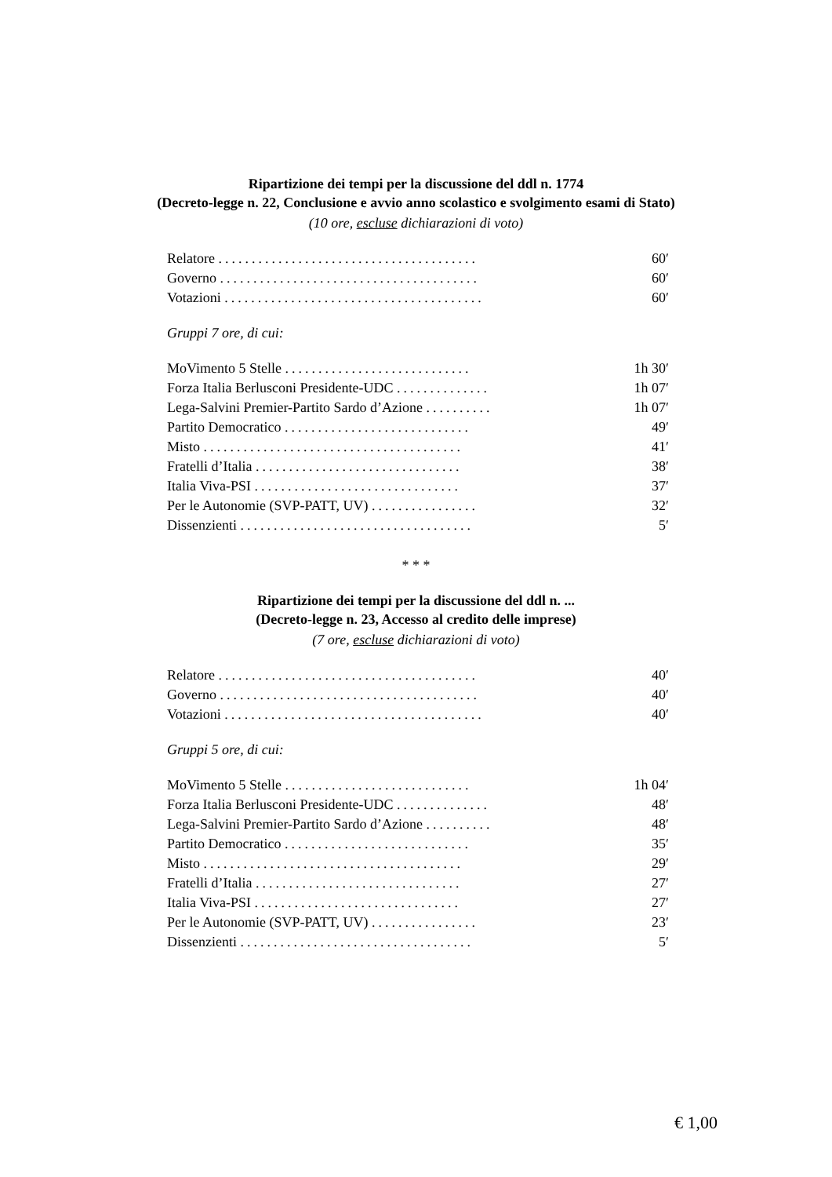Ripartizione dei tempi per la discussione del ddl n. 1774
(Decreto-legge n. 22, Conclusione e avvio anno scolastico e svolgimento esami di Stato)
(10 ore, escluse dichiarazioni di voto)
| Relatore ....................................... | 60′ |
| Governo ....................................... | 60′ |
| Votazioni ....................................... | 60′ |
Gruppi 7 ore, di cui:
| MoVimento 5 Stelle ............................ | 1h 30′ |
| Forza Italia Berlusconi Presidente-UDC .............. | 1h 07′ |
| Lega-Salvini Premier-Partito Sardo d’Azione .......... | 1h 07′ |
| Partito Democratico ............................ | 49′ |
| Misto ....................................... | 41′ |
| Fratelli d’Italia ............................... | 38′ |
| Italia Viva-PSI ............................... | 37′ |
| Per le Autonomie (SVP-PATT, UV) ................ | 32′ |
| Dissenzienti ................................... | 5′ |
* * *
Ripartizione dei tempi per la discussione del ddl n. ...
(Decreto-legge n. 23, Accesso al credito delle imprese)
(7 ore, escluse dichiarazioni di voto)
| Relatore ....................................... | 40′ |
| Governo ....................................... | 40′ |
| Votazioni ....................................... | 40′ |
Gruppi 5 ore, di cui:
| MoVimento 5 Stelle ............................ | 1h 04′ |
| Forza Italia Berlusconi Presidente-UDC .............. | 48′ |
| Lega-Salvini Premier-Partito Sardo d’Azione .......... | 48′ |
| Partito Democratico ............................ | 35′ |
| Misto ....................................... | 29′ |
| Fratelli d’Italia ............................... | 27′ |
| Italia Viva-PSI ............................... | 27′ |
| Per le Autonomie (SVP-PATT, UV) ................ | 23′ |
| Dissenzienti ................................... | 5′ |
€ 1,00